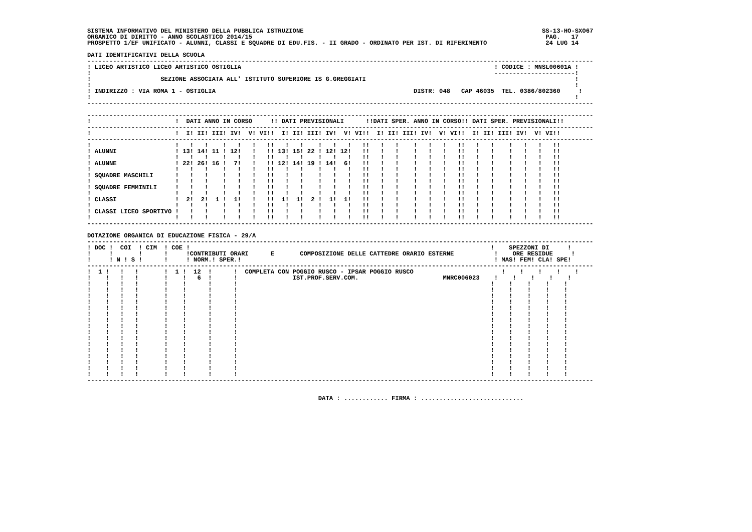SISTEMA INFORMATIVO DEL MINISTERO DELLA PUBBLICA ISTRUZIONE                                                                 SS-13-HO-SXO67
ORGANICO DI DIRITTO - ANNO SCOLASTICO 2014/15                                                                                PAG.   17
PROSPETTO 1/EF UNIFICATO - ALUNNI, CLASSI E SQUADRE DI EDU.FIS. - II GRADO - ORDINATO PER IST. DI RIFERIMENTO                24 LUG 14

DATI IDENTIFICATIVI DELLA SCUOLA
------------------------------------------------------------------------------------------------------------------------------------------
! LICEO ARTISTICO LICEO ARTISTICO OSTIGLIA                                                                     ! CODICE : MNSL00601A !
!                                                                                                              ----------------------!
!                   SEZIONE ASSOCIATA ALL' ISTITUTO SUPERIORE IS G.GREGGIATI                                                         !
!                                                                                                                                    !
! INDIRIZZO : VIA ROMA 1 - OSTIGLIA                                                      DISTR: 048   CAP 46035  TEL. 0386/802360     !
!                                                                                                                                    !
------------------------------------------------------------------------------------------------------------------------------------------

------------------------------------------------------------------------------------------------------------------------------------------
!                       !  DATI ANNO IN CORSO     !! DATI PREVISIONALI      !!DATI SPER. ANNO IN CORSO!! DATI SPER. PREVISIONALI!!
------------------------------------------------------------------------------------------------------------------------------------------
!                       !  I! II! III! IV!  V! VI!!  I! II! III! IV!  V! VI!!  I! II! III! IV!  V! VI!!  I! II! III! IV!  V! VI!!
------------------------------------------------------------------------------------------------------------------------------------------
!                       !   !   !    !   !   !   !!   !   !    !   !   !   !!   !   !    !   !   !   !!   !   !    !   !   !   !!
! ALUNNI                ! 13! 14! 11 ! 12!   !   !! 13! 15! 22 ! 12! 12!   !!   !   !    !   !   !   !!   !   !    !   !   !   !!
!                       !   !   !    !   !   !   !!   !   !    !   !   !   !!   !   !    !   !   !   !!   !   !    !   !   !   !!
! ALUNNE                ! 22! 26! 16 !  7!   !   !! 12! 14! 19 ! 14!  6!   !!   !   !    !   !   !   !!   !   !    !   !   !   !!
!                       !   !   !    !   !   !   !!   !   !    !   !   !   !!   !   !    !   !   !   !!   !   !    !   !   !   !!
! SQUADRE MASCHILI      !   !   !    !   !   !   !!   !   !    !   !   !   !!   !   !    !   !   !   !!   !   !    !   !   !   !!
!                       !   !   !    !   !   !   !!   !   !    !   !   !   !!   !   !    !   !   !   !!   !   !    !   !   !   !!
! SQUADRE FEMMINILI     !   !   !    !   !   !   !!   !   !    !   !   !   !!   !   !    !   !   !   !!   !   !    !   !   !   !!
!                       !   !   !    !   !   !   !!   !   !    !   !   !   !!   !   !    !   !   !   !!   !   !    !   !   !   !!
! CLASSI                !  2!  2!  1 !  1!   !   !!  1!  1!  2 !  1!  1!   !!   !   !    !   !   !   !!   !   !    !   !   !   !!
!                       !   !   !    !   !   !   !!   !   !    !   !   !   !!   !   !    !   !   !   !!   !   !    !   !   !   !!
! CLASSI LICEO SPORTIVO !   !   !    !   !   !   !!   !   !    !   !   !   !!   !   !    !   !   !   !!   !   !    !   !   !   !!
!                       !   !   !    !   !   !   !!   !   !    !   !   !   !!   !   !    !   !   !   !!   !   !    !   !   !   !!
------------------------------------------------------------------------------------------------------------------------------------------

DOTAZIONE ORGANICA DI EDUCAZIONE FISICA - 29/A
------------------------------------------------------------------------------------------------------------------------------------------
! DOC !  COI  ! CIM  ! COE !                                                                                  !    SPEZZONI DI     !
!     !       !      !     !CONTRIBUTI ORARI      E       COMPOSIZIONE DELLE CATTEDRE ORARIO ESTERNE           !    ORE RESIDUE     !
!     ! N ! S !      !     ! NORM.! SPER.!                                                                     ! MAS! FEM! CLA! SPE!
------------------------------------------------------------------------------------------------------------------------------------------
!  1 !   !   !       !  1 !  12  !      !  COMPLETA CON POGGIO RUSCO - IPSAR POGGIO RUSCO                        !    !    !    !    !
!    !   !   !       !    !   6  !      !               IST.PROF.SERV.COM.                       MNRC006023    !    !    !    !    !
!    !   !   !       !    !      !      !                                                                     !    !    !    !    !
!    !   !   !       !    !      !      !                                                                     !    !    !    !    !
!    !   !   !       !    !      !      !                                                                     !    !    !    !    !
!    !   !   !       !    !      !      !                                                                     !    !    !    !    !
!    !   !   !       !    !      !      !                                                                     !    !    !    !    !
!    !   !   !       !    !      !      !                                                                     !    !    !    !    !
!    !   !   !       !    !      !      !                                                                     !    !    !    !    !
!    !   !   !       !    !      !      !                                                                     !    !    !    !    !
!    !   !   !       !    !      !      !                                                                     !    !    !    !    !
!    !   !   !       !    !      !      !                                                                     !    !    !    !    !
!    !   !   !       !    !      !      !                                                                     !    !    !    !    !
!    !   !   !       !    !      !      !                                                                     !    !    !    !    !
!    !   !   !       !    !      !      !                                                                     !    !    !    !    !
!    !   !   !       !    !      !      !                                                                     !    !    !    !    !
!    !   !   !       !    !      !      !                                                                     !    !    !    !    !
!    !   !   !       !    !      !      !                                                                     !    !    !    !    !
------------------------------------------------------------------------------------------------------------------------------------------


                                                               DATA : ............ FIRMA : ............................